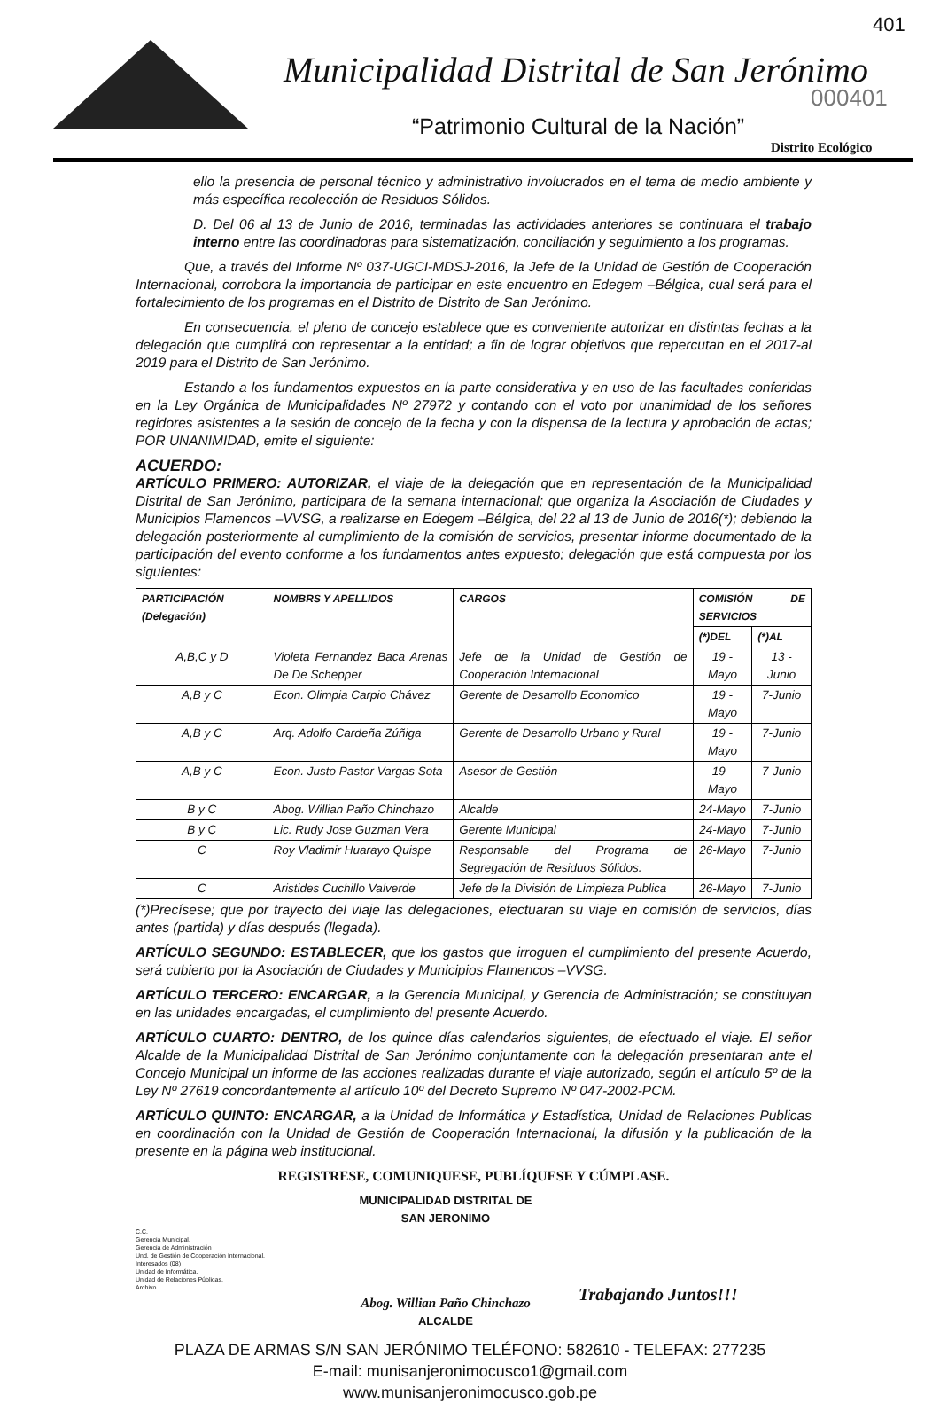Municipalidad Distrital de San Jerónimo
401
000401
“Patrimonio Cultural de la Nación”
Distrito Ecológico
ello la presencia de personal técnico y administrativo involucrados en el tema de medio ambiente y más específica recolección de Residuos Sólidos.
D. Del 06 al 13 de Junio de 2016, terminadas las actividades anteriores se continuara el trabajo interno entre las coordinadoras para sistematización, conciliación y seguimiento a los programas.
Que, a través del Informe Nº 037-UGCI-MDSJ-2016, la Jefe de la Unidad de Gestión de Cooperación Internacional, corrobora la importancia de participar en este encuentro en Edegem –Bélgica, cual será para el fortalecimiento de los programas en el Distrito de Distrito de San Jerónimo.
En consecuencia, el pleno de concejo establece que es conveniente autorizar en distintas fechas a la delegación que cumplirá con representar a la entidad; a fin de lograr objetivos que repercutan en el 2017-al 2019 para el Distrito de San Jerónimo.
Estando a los fundamentos expuestos en la parte considerativa y en uso de las facultades conferidas en la Ley Orgánica de Municipalidades Nº 27972 y contando con el voto por unanimidad de los señores regidores asistentes a la sesión de concejo de la fecha y con la dispensa de la lectura y aprobación de actas; POR UNANIMIDAD, emite el siguiente:
ACUERDO:
ARTÍCULO PRIMERO: AUTORIZAR, el viaje de la delegación que en representación de la Municipalidad Distrital de San Jerónimo, participara de la semana internacional; que organiza la Asociación de Ciudades y Municipios Flamencos –VVSG, a realizarse en Edegem –Bélgica, del 22 al 13 de Junio de 2016(*); debiendo la delegación posteriormente al cumplimiento de la comisión de servicios, presentar informe documentado de la participación del evento conforme a los fundamentos antes expuesto; delegación que está compuesta por los siguientes:
| PARTICIPACIÓN (Delegación) | NOMBRS Y APELLIDOS | CARGOS | COMISIÓN DE SERVICIOS | |
| --- | --- | --- | --- | --- |
| | | | (*)DEL | (*)AL |
| A,B,C y D | Violeta Fernandez Baca Arenas De De Schepper | Jefe de la Unidad de Gestión de Cooperación Internacional | 19 -Mayo | 13 - Junio |
| A,B y C | Econ. Olimpia Carpio Chávez | Gerente de Desarrollo Economico | 19 -Mayo | 7-Junio |
| A,B y C | Arq. Adolfo Cardeña Zúñiga | Gerente de Desarrollo Urbano y Rural | 19 -Mayo | 7-Junio |
| A,B y C | Econ. Justo Pastor Vargas Sota | Asesor de Gestión | 19 -Mayo | 7-Junio |
| B y C | Abog. Willian Paño Chinchazo | Alcalde | 24-Mayo | 7-Junio |
| B y C | Lic. Rudy Jose Guzman Vera | Gerente Municipal | 24-Mayo | 7-Junio |
| C | Roy Vladimir Huarayo Quispe | Responsable del Programa de Segregación de Residuos Sólidos. | 26-Mayo | 7-Junio |
| C | Aristides Cuchillo Valverde | Jefe de la División de Limpieza Publica | 26-Mayo | 7-Junio |
(*)Precísese; que por trayecto del viaje las delegaciones, efectuaran su viaje en comisión de servicios, días antes (partida) y días después (llegada).
ARTÍCULO SEGUNDO: ESTABLECER, que los gastos que irroguen el cumplimiento del presente Acuerdo, será cubierto por la Asociación de Ciudades y Municipios Flamencos –VVSG.
ARTÍCULO TERCERO: ENCARGAR, a la Gerencia Municipal, y Gerencia de Administración; se constituyan en las unidades encargadas, el cumplimiento del presente Acuerdo.
ARTÍCULO CUARTO: DENTRO, de los quince días calendarios siguientes, de efectuado el viaje. El señor Alcalde de la Municipalidad Distrital de San Jerónimo conjuntamente con la delegación presentaran ante el Concejo Municipal un informe de las acciones realizadas durante el viaje autorizado, según el artículo 5º de la Ley Nº 27619 concordantemente al artículo 10º del Decreto Supremo Nº 047-2002-PCM.
ARTÍCULO QUINTO: ENCARGAR, a la Unidad de Informática y Estadística, Unidad de Relaciones Publicas en coordinación con la Unidad de Gestión de Cooperación Internacional, la difusión y la publicación de la presente en la página web institucional.
REGISTRESE, COMUNIQUESE, PUBLÍQUESE Y CÚMPLASE.
C.C.
Gerencia Municipal.
Gerencia de Administración
Und. de Gestión de Cooperación Internacional.
Interesados (08)
Unidad de Informática.
Unidad de Relaciones Públicas.
Archivo.
MUNICIPALIDAD DISTRITAL DE
SAN JERONIMO
Abog. Willian Paño Chinchazo
ALCALDE
Trabajando Juntos!!!
PLAZA DE ARMAS S/N SAN JERÓNIMO TELÉFONO: 582610 - TELEFAX: 277235
E-mail: munisanjeronimocusco1@gmail.com
www.munisanjeronimocusco.gob.pe